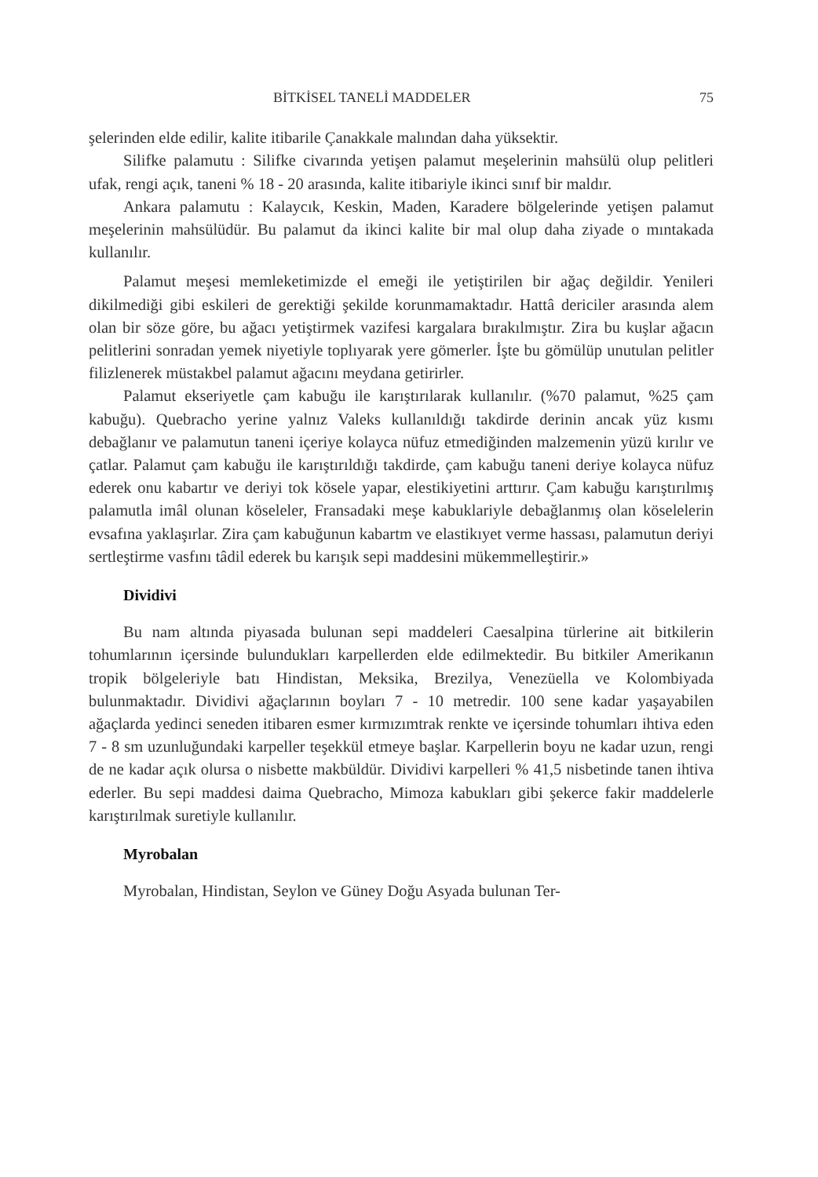BİTKİSEL TANELİ MADDELER 75
şelerinden elde edilir, kalite itibarile Çanakkale malından daha yüksektir.
Silifke palamutu : Silifke civarında yetişen palamut meşelerinin mahsülü olup pelitleri ufak, rengi açık, taneni % 18 - 20 arasında, kalite itibariyle ikinci sınıf bir maldır.
Ankara palamutu : Kalaycık, Keskin, Maden, Karadere bölgelerinde yetişen palamut meşelerinin mahsülüdür. Bu palamut da ikinci kalite bir mal olup daha ziyade o mıntakada kullanılır.
Palamut meşesi memleketimizde el emeği ile yetiştirilen bir ağaç değildir. Yenileri dikilmediği gibi eskileri de gerektiği şekilde korunmamaktadır. Hattâ dericiler arasında alem olan bir söze göre, bu ağacı yetiştirmek vazifesi kargalara bırakılmıştır. Zira bu kuşlar ağacın pelitlerini sonradan yemek niyetiyle toplıyarak yere gömerler. İşte bu gömülüp unutulan pelitler filizlenerek müstakbel palamut ağacını meydana getirirler.
Palamut ekseriyetle çam kabuğu ile karıştırılarak kullanılır. (%70 palamut, %25 çam kabuğu). Quebracho yerine yalnız Valeks kullanıldığı takdirde derinin ancak yüz kısmı debağlanır ve palamutun taneni içeriye kolayca nüfuz etmediğinden malzemenin yüzü kırılır ve çatlar. Palamut çam kabuğu ile karıştırıldığı takdirde, çam kabuğu taneni deriye kolayca nüfuz ederek onu kabartır ve deriyi tok kösele yapar, elestikiyetini arttırır. Çam kabuğu karıştırılmış palamutla imâl olunan köseleler, Fransadaki meşe kabuklariyle debağlanmış olan köselelerin evsafına yaklaşırlar. Zira çam kabuğunun kabartm ve elastikıyet verme hassası, palamutun deriyi sertleştirme vasfını tâdil ederek bu karışık sepi maddesini mükemmelleştirir.»
Dividivi
Bu nam altında piyasada bulunan sepi maddeleri Caesalpina türlerine ait bitkilerin tohumlarının içersinde bulundukları karpellerden elde edilmektedir. Bu bitkiler Amerikanın tropik bölgeleriyle batı Hindistan, Meksika, Brezilya, Venezüella ve Kolombiyada bulunmaktadır. Dividivi ağaçlarının boyları 7 - 10 metredir. 100 sene kadar yaşayabilen ağaçlarda yedinci seneden itibaren esmer kırmızımtrak renkte ve içersinde tohumları ihtiva eden 7 - 8 sm uzunluğundaki karpeller teşekkül etmeye başlar. Karpellerin boyu ne kadar uzun, rengi de ne kadar açık olursa o nisbette makbüldür. Dividivi karpelleri % 41,5 nisbetinde tanen ihtiva ederler. Bu sepi maddesi daima Quebracho, Mimoza kabukları gibi şekerce fakir maddelerle karıştırılmak suretiyle kullanılır.
Myrobalan
Myrobalan, Hindistan, Seylon ve Güney Doğu Asyada bulunan Ter-